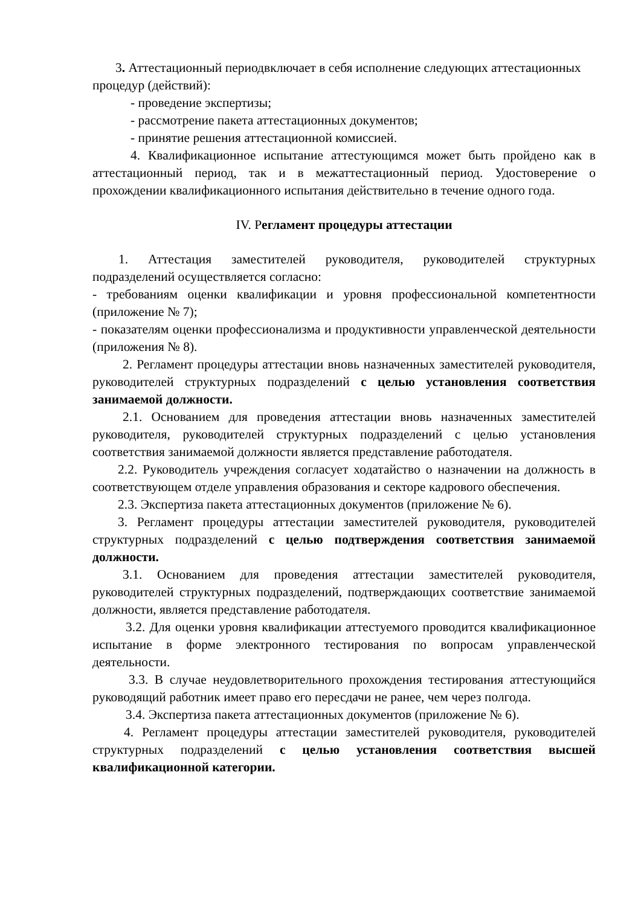3. Аттестационный периодвключает в себя исполнение следующих аттестационных процедур (действий):
- проведение экспертизы;
- рассмотрение пакета аттестационных документов;
- принятие решения аттестационной комиссией.
4. Квалификационное испытание аттестующимся может быть пройдено как в аттестационный период, так и в межаттестационный период. Удостоверение о прохождении квалификационного испытания действительно в течение одного года.
IV. Регламент процедуры аттестации
1. Аттестация заместителей руководителя, руководителей структурных подразделений осуществляется согласно:
- требованиям оценки квалификации и уровня профессиональной компетентности (приложение № 7);
- показателям оценки профессионализма и продуктивности управленческой деятельности (приложения № 8).
2. Регламент процедуры аттестации вновь назначенных заместителей руководителя, руководителей структурных подразделений с целью установления соответствия занимаемой должности.
2.1. Основанием для проведения аттестации вновь назначенных заместителей руководителя, руководителей структурных подразделений с целью установления соответствия занимаемой должности является представление работодателя.
2.2. Руководитель учреждения согласует ходатайство о назначении на должность в соответствующем отделе управления образования и секторе кадрового обеспечения.
2.3. Экспертиза пакета аттестационных документов (приложение № 6).
3. Регламент процедуры аттестации заместителей руководителя, руководителей структурных подразделений с целью подтверждения соответствия занимаемой должности.
3.1. Основанием для проведения аттестации заместителей руководителя, руководителей структурных подразделений, подтверждающих соответствие занимаемой должности, является представление работодателя.
3.2. Для оценки уровня квалификации аттестуемого проводится квалификационное испытание в форме электронного тестирования по вопросам управленческой деятельности.
3.3. В случае неудовлетворительного прохождения тестирования аттестующийся руководящий работник имеет право его пересдачи не ранее, чем через полгода.
3.4. Экспертиза пакета аттестационных документов (приложение № 6).
4. Регламент процедуры аттестации заместителей руководителя, руководителей структурных подразделений с целью установления соответствия высшей квалификационной категории.